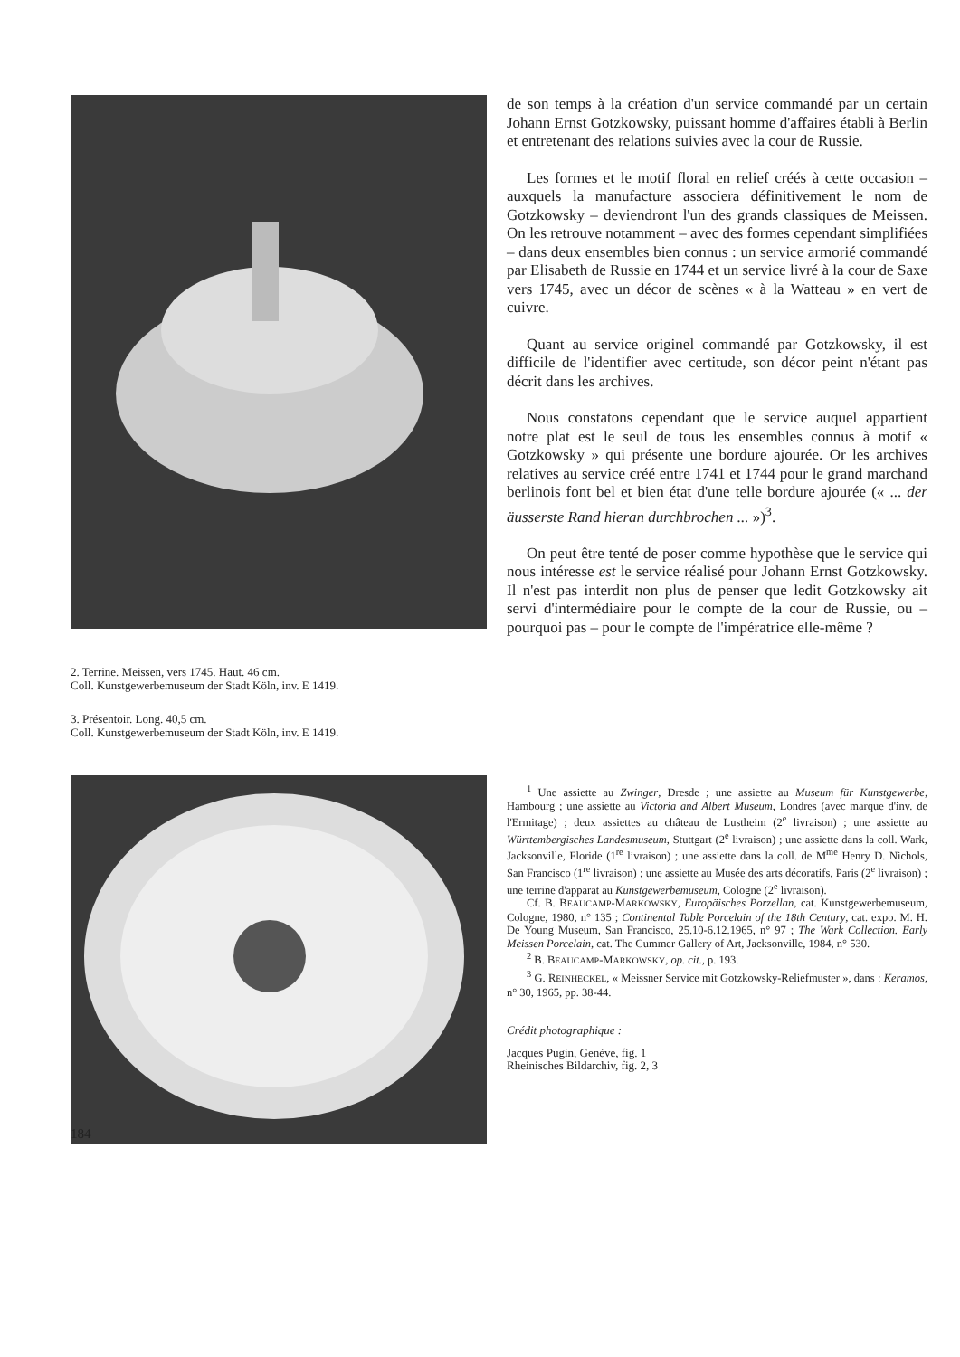2. Terrine. Meissen, vers 1745. Haut. 46 cm.
Coll. Kunstgewerbemuseum der Stadt Köln, inv. E 1419.
3. Présentoir. Long. 40,5 cm.
Coll. Kunstgewerbemuseum der Stadt Köln, inv. E 1419.
de son temps à la création d'un service commandé par un certain Johann Ernst Gotzkowsky, puissant homme d'affaires établi à Berlin et entretenant des relations suivies avec la cour de Russie.
Les formes et le motif floral en relief créés à cette occasion – auxquels la manufacture associera définitivement le nom de Gotzkowsky – deviendront l'un des grands classiques de Meissen. On les retrouve notamment – avec des formes cependant simplifiées – dans deux ensembles bien connus : un service armorié commandé par Elisabeth de Russie en 1744 et un service livré à la cour de Saxe vers 1745, avec un décor de scènes « à la Watteau » en vert de cuivre.
Quant au service originel commandé par Gotzkowsky, il est difficile de l'identifier avec certitude, son décor peint n'étant pas décrit dans les archives.
Nous constatons cependant que le service auquel appartient notre plat est le seul de tous les ensembles connus à motif « Gotzkowsky » qui présente une bordure ajourée. Or les archives relatives au service créé entre 1741 et 1744 pour le grand marchand berlinois font bel et bien état d'une telle bordure ajourée (« ... der äusserste Rand hieran durchbrochen ... »)<sup>3</sup>.
On peut être tenté de poser comme hypothèse que le service qui nous intéresse est le service réalisé pour Johann Ernst Gotzkowsky. Il n'est pas interdit non plus de penser que ledit Gotzkowsky ait servi d'intermédiaire pour le compte de la cour de Russie, ou – pourquoi pas – pour le compte de l'impératrice elle-même ?
<sup>1</sup> Une assiette au Zwinger, Dresde ; une assiette au Museum für Kunstgewerbe, Hambourg ; une assiette au Victoria and Albert Museum, Londres (avec marque d'inv. de l'Ermitage) ; deux assiettes au château de Lustheim (2<sup>e</sup> livraison) ; une assiette au Württembergisches Landesmuseum, Stuttgart (2<sup>e</sup> livraison) ; une assiette dans la coll. Wark, Jacksonville, Floride (1<sup>re</sup> livraison) ; une assiette dans la coll. de M<sup>me</sup> Henry D. Nichols, San Francisco (1<sup>re</sup> livraison) ; une assiette au Musée des arts décoratifs, Paris (2<sup>e</sup> livraison) ; une terrine d'apparat au Kunstgewerbemuseum, Cologne (2<sup>e</sup> livraison).
Cf. B. BEAUCAMP-MARKOWSKY, Europäisches Porzellan, cat. Kunstgewerbemuseum, Cologne, 1980, n° 135 ; Continental Table Porcelain of the 18th Century, cat. expo. M. H. De Young Museum, San Francisco, 25.10-6.12.1965, n° 97 ; The Wark Collection. Early Meissen Porcelain, cat. The Cummer Gallery of Art, Jacksonville, 1984, n° 530.
<sup>2</sup> B. BEAUCAMP-MARKOWSKY, op. cit., p. 193.
<sup>3</sup> G. REINHECKEL, « Meissner Service mit Gotzkowsky-Reliefmuster », dans : Keramos, n° 30, 1965, pp. 38-44.
Crédit photographique :
Jacques Pugin, Genève, fig. 1
Rheinisches Bildarchiv, fig. 2, 3
184